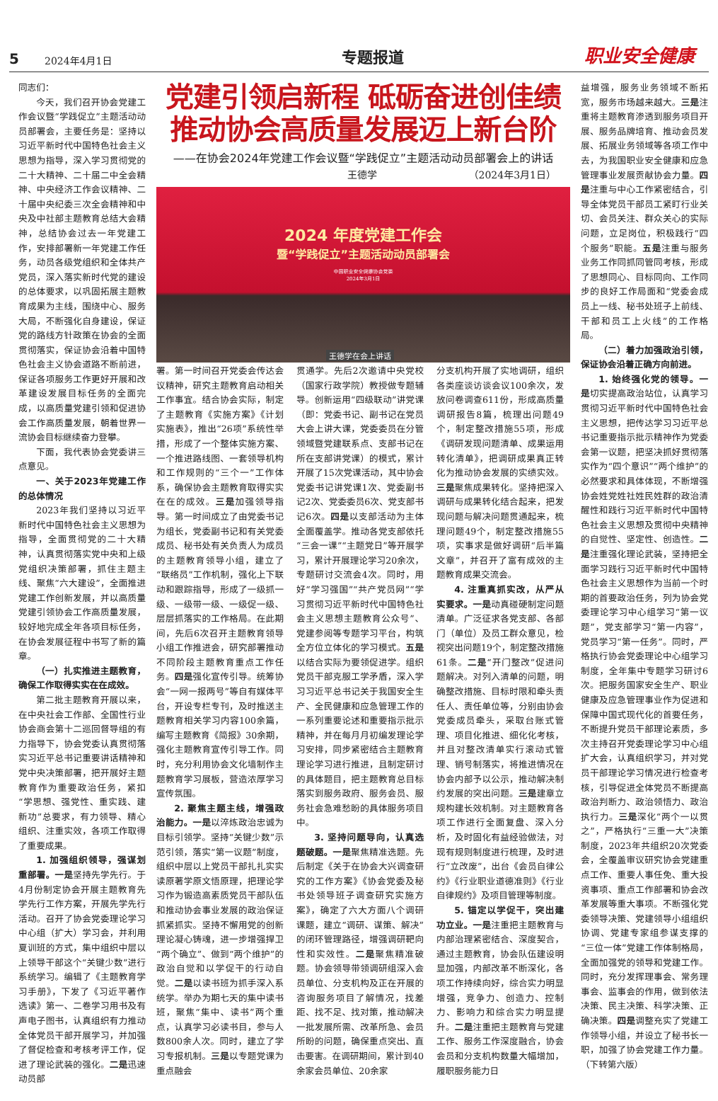5 2024年4月1日 专题报道 职业安全健康
同志们：
今天，我们召开协会党建工作会议暨“学践促立”主题活动动员部署会，主要任务是：坚持以习近平新时代中国特色社会主义思想为指导，深入学习贯彻党的二十大精神、二十届二中全会精神、中央经济工作会议精神、二十届中央纪委三次全会精神和中央及中社部主题教育总结大会精神，总结协会过去一年党建工作，安排部署新一年党建工作任务，动员各级党组织和全体共产党员，深入落实新时代党的建设的总体要求，以巩固拓展主题教育成果为主线，围绕中心、服务大局，不断强化自身建设，保证党的路线方针政策在协会的全面贯彻落实，保证协会沿着中国特色社会主义协会道路不断前进，保证各项服务工作更好开展和改革建设发展目标任务的全面完成，以高质量党建引领和促进协会工作高质量发展，朝着世界一流协会目标继续奋力登攀。
下面，我代表协会党委讲三点意见。
一、关于2023年党建工作的总体情况
2023年我们坚持以习近平新时代中国特色社会主义思想为指导，全面贯彻党的二十大精神，认真贯彻落实党中央和上级党组织决策部署，抓住主题主线、聚焦“六大建设”，全面推进党建工作创新发展，并以高质量党建引领协会工作高质量发展，较好地完成全年各项目标任务，在协会发展征程中书写了新的篇章。
（一）扎实推进主题教育，确保工作取得实实在在成效。
第二批主题教育开展以来，在中央社会工作部、全国性行业协会商会第十二巡回督导组的有力指导下，协会党委认真贯彻落实习近平总书记重要讲话精神和党中央决策部署，把开展好主题教育作为重要政治任务，紧扣“学思想、强党性、重实践、建新功”总要求，有力领导、精心组织、注重实效，各项工作取得了重要成果。
1. 加强组织领导，强谋划重部署。一是坚持先学先行。于4月份制定协会开展主题教育先学先行工作方案，开展先学先行活动。召开了协会党委理论学习中心组（扩大）学习会，并利用夏训班的方式，集中组织中层以上领导干部这个“关键少数”进行系统学习。编辑了《主题教育学习手册》，下发了《习近平著作选读》第一、二卷学习用书及有声电子图书，认真组织有力推动全体党员干部开展学习，并加强了督促检查和考核考评工作，促进了理论武装的强化。二是迅速动员部
党建引领启新程 砥砺奋进创佳绩
推动协会高质量发展迈上新台阶
——在协会2024年党建工作会议暨“学践促立”主题活动动员部署会上的讲话
王德学 （2024年3月1日）
2024 年度党建工作会
暨“学践促立”主题活动动员部署会
中国职业安全健康协会党委
2024年3月1日
王德学在会上讲话
署。第一时间召开党委会传达会议精神，研究主题教育启动相关工作事宜。结合协会实际，制定了主题教育《实施方案》《计划实施表》，推出“26项”系统性举措，形成了一个整体实施方案、一个推进路线图、一套领导机构和工作规则的“三个一”工作体系，确保协会主题教育取得实实在在的成效。三是加强领导指导。第一时间成立了由党委书记为组长，党委副书记和有关党委成员、秘书处有关负责人为成员的主题教育领导小组，建立了“联络员”工作机制，强化上下联动和跟踪指导，形成了一级抓一级、一级带一级、一级促一级、层层抓落实的工作格局。在此期间，先后6次召开主题教育领导小组工作推进会，研究部署推动不同阶段主题教育重点工作任务。四是强化宣传引导。统筹协会“一网一报两号”等自有媒体平台，开设专栏专刊，及时推送主题教育相关学习内容100余篇，编写主题教育《简报》30余期，强化主题教育宣传引导工作。同时，充分利用协会文化墙制作主题教育学习展板，营造浓厚学习宣传氛围。
2. 聚焦主题主线，增强政治能力。一是以淬炼政治忠诚为目标引领学。坚持“关键少数”示范引领，落实“第一议题”制度，组织中层以上党员干部扎扎实实读原著学原文悟原理，把理论学习作为锻造高素质党员干部队伍和推动协会事业发展的政治保证抓紧抓实。坚持不懈用党的创新理论凝心铸魂，进一步增强捍卫“两个确立”、做到“两个维护”的政治自觉和以学促干的行动自觉。二是以读书班为抓手深入系统学。举办为期七天的集中读书班，聚焦“集中、读书”两个重点，认真学习必读书目，参与人数800余人次。同时，建立了学习专报机制。三是以专题党课为重点融会
贯通学。先后2次邀请中央党校（国家行政学院）教授做专题辅导。创新运用“四级联动”讲党课（即：党委书记、副书记在党员大会上讲大课，党委委员在分管领域暨党建联系点、支部书记在所在支部讲党课）的模式，累计开展了15次党课活动，其中协会党委书记讲党课1次、党委副书记2次、党委委员6次、党支部书记6次。四是以支部活动为主体全面覆盖学。推动各党支部依托“三会一课”“主题党日”等开展学习，累计开展理论学习20余次，专题研讨交流会4次。同时，用好“学习强国”“共产党员网”“学习贯彻习近平新时代中国特色社会主义思想主题教育公众号”、党建参阅等专题学习平台，构筑全方位立体化的学习模式。五是以结合实际为要领促进学。组织党员干部克服工学矛盾，深入学习习近平总书记关于我国安全生产、全民健康和应急管理工作的一系列重要论述和重要指示批示精神，并在每月月初编发理论学习安排，同步紧密结合主题教育理论学习进行推进，且制定研讨的具体题目，把主题教育总目标落实到服务政府、服务会员、服务社会急难愁盼的具体服务项目中。
3. 坚持问题导向，认真选题破题。一是聚焦精准选题。先后制定《关于在协会大兴调查研究的工作方案》《协会党委及秘书处领导班子调查研究实施方案》，确定了六大方面八个调研课题，建立“调研、谋策、解决”的闭环管理路径，增强调研靶向性和实效性。二是聚焦精准破题。协会领导带领调研组深入会员单位、分支机构及正在开展的咨询服务项目了解情况，找差距、找不足、找对策，推动解决一批发展所需、改革所急、会员所盼的问题，确保重点突出、直击要害。在调研期间，累计到40余家会员单位、20余家
分支机构开展了实地调研，组织各类座谈访谈会议100余次，发放问卷调查611份，形成高质量调研报告8篇，梳理出问题49个，制定整改措施55项，形成《调研发现问题清单、成果运用转化清单》，把调研成果真正转化为推动协会发展的实绩实效。三是聚焦成果转化。坚持把深入调研与成果转化结合起来，把发现问题与解决问题贯通起来，梳理问题49个，制定整改措施55项，实事求是做好调研“后半篇文章”，并召开了富有成效的主题教育成果交流会。
4. 注重真抓实改，从严从实要求。一是动真碰硬制定问题清单。广泛征求各党支部、各部门（单位）及员工群众意见，检视突出问题19个，制定整改措施61条。二是“开门整改”促进问题解决。对列入清单的问题，明确整改措施、目标时限和牵头责任人、责任单位等，分别由协会党委成员牵头，采取台账式管理、项目化推进、细化化考核，并且对整改清单实行滚动式管理、销号制落实，将推进情况在协会内部予以公示，推动解决制约发展的突出问题。三是建章立规构建长效机制。对主题教育各项工作进行全面复盘、深入分析，及时固化有益经验做法，对现有规则制度进行梳理，及时进行“立改废”，出台《会员自律公约》《行业职业道德准则》《行业自律规约》及项目管理等制度。
5. 锚定以学促干，突出建功立业。一是注重把主题教育与内部治理紧密结合、深度契合，通过主题教育，协会队伍建设明显加强，内部改革不断深化，各项工作持续向好，综合实力明显增强，竞争力、创造力、控制力、影响力和综合实力明显提升。二是注重把主题教育与党建工作、服务工作深度融合，协会会员和分支机构数量大幅增加，履职服务能力日
益增强，服务业务领域不断拓宽，服务市场越来越大。三是注重将主题教育渗透到服务项目开展、服务品牌培育、推动会员发展、拓展业务领域等各项工作中去，为我国职业安全健康和应急管理事业发展贡献协会力量。四是注重与中心工作紧密结合，引导全体党员干部员工紧盯行业关切、会员关注、群众关心的实际问题，立足岗位，积极践行“四个服务”职能。五是注重与服务业务工作同抓同管同考核，形成了思想同心、目标同向、工作同步的良好工作局面和“党委会成员上一线、秘书处班子上前线、干部和员工上火线”的工作格局。
（二）着力加强政治引领，保证协会沿着正确方向前进。
1. 始终强化党的领导。一是切实提高政治站位，认真学习贯彻习近平新时代中国特色社会主义思想，把传达学习习近平总书记重要指示批示精神作为党委会第一议题，把坚决抓好贯彻落实作为“四个意识”“两个维护”的必然要求和具体体现，不断增强协会姓党姓社姓民姓群的政治清醒性和践行习近平新时代中国特色社会主义思想及贯彻中央精神的自觉性、坚定性、创造性。二是注重强化理论武装，坚持把全面学习践行习近平新时代中国特色社会主义思想作为当前一个时期的首要政治任务，列为协会党委理论学习中心组学习“第一议题”，党支部学习“第一内容”，党员学习“第一任务”。同时，严格执行协会党委理论中心组学习制度，全年集中专题学习研讨6次。把服务国家安全生产、职业健康及应急管理事业作为促进和保障中国式现代化的首要任务，不断提升党员干部理论素质，多次主持召开党委理论学习中心组扩大会，认真组织学习，并对党员干部理论学习情况进行检查考核，引导促进全体党员不断提高政治判断力、政治领悟力、政治执行力。三是深化“两个一以贯之”，严格执行“三重一大”决策制度，2023年共组织20次党委会，全覆盖审议研究协会党建重点工作、重要人事任免、重大投资事项、重点工作部署和协会改革发展等重大事项。不断强化党委领导决策、党建领导小组组织协调、党建专家组参谋支撑的“三位一体”党建工作体制格局，全面加强党的领导和党建工作。同时，充分发挥理事会、常务理事会、监事会的作用，做到依法决策、民主决策、科学决策、正确决策。四是调整充实了党建工作领导小组，并设立了秘书长一职，加强了协会党建工作力量。 （下转第六版）